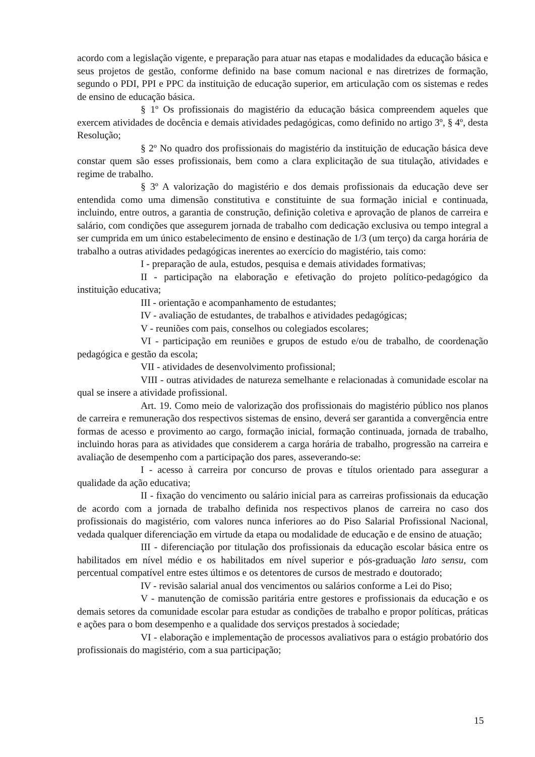acordo com a legislação vigente, e preparação para atuar nas etapas e modalidades da educação básica e seus projetos de gestão, conforme definido na base comum nacional e nas diretrizes de formação, segundo o PDI, PPI e PPC da instituição de educação superior, em articulação com os sistemas e redes de ensino de educação básica.
§ 1º Os profissionais do magistério da educação básica compreendem aqueles que exercem atividades de docência e demais atividades pedagógicas, como definido no artigo 3º, § 4º, desta Resolução;
§ 2º No quadro dos profissionais do magistério da instituição de educação básica deve constar quem são esses profissionais, bem como a clara explicitação de sua titulação, atividades e regime de trabalho.
§ 3º A valorização do magistério e dos demais profissionais da educação deve ser entendida como uma dimensão constitutiva e constituinte de sua formação inicial e continuada, incluindo, entre outros, a garantia de construção, definição coletiva e aprovação de planos de carreira e salário, com condições que assegurem jornada de trabalho com dedicação exclusiva ou tempo integral a ser cumprida em um único estabelecimento de ensino e destinação de 1/3 (um terço) da carga horária de trabalho a outras atividades pedagógicas inerentes ao exercício do magistério, tais como:
I - preparação de aula, estudos, pesquisa e demais atividades formativas;
II - participação na elaboração e efetivação do projeto político-pedagógico da instituição educativa;
III - orientação e acompanhamento de estudantes;
IV - avaliação de estudantes, de trabalhos e atividades pedagógicas;
V - reuniões com pais, conselhos ou colegiados escolares;
VI - participação em reuniões e grupos de estudo e/ou de trabalho, de coordenação pedagógica e gestão da escola;
VII - atividades de desenvolvimento profissional;
VIII - outras atividades de natureza semelhante e relacionadas à comunidade escolar na qual se insere a atividade profissional.
Art. 19. Como meio de valorização dos profissionais do magistério público nos planos de carreira e remuneração dos respectivos sistemas de ensino, deverá ser garantida a convergência entre formas de acesso e provimento ao cargo, formação inicial, formação continuada, jornada de trabalho, incluindo horas para as atividades que considerem a carga horária de trabalho, progressão na carreira e avaliação de desempenho com a participação dos pares, asseverando-se:
I - acesso à carreira por concurso de provas e títulos orientado para assegurar a qualidade da ação educativa;
II - fixação do vencimento ou salário inicial para as carreiras profissionais da educação de acordo com a jornada de trabalho definida nos respectivos planos de carreira no caso dos profissionais do magistério, com valores nunca inferiores ao do Piso Salarial Profissional Nacional, vedada qualquer diferenciação em virtude da etapa ou modalidade de educação e de ensino de atuação;
III - diferenciação por titulação dos profissionais da educação escolar básica entre os habilitados em nível médio e os habilitados em nível superior e pós-graduação lato sensu, com percentual compatível entre estes últimos e os detentores de cursos de mestrado e doutorado;
IV - revisão salarial anual dos vencimentos ou salários conforme a Lei do Piso;
V - manutenção de comissão paritária entre gestores e profissionais da educação e os demais setores da comunidade escolar para estudar as condições de trabalho e propor políticas, práticas e ações para o bom desempenho e a qualidade dos serviços prestados à sociedade;
VI - elaboração e implementação de processos avaliativos para o estágio probatório dos profissionais do magistério, com a sua participação;
15